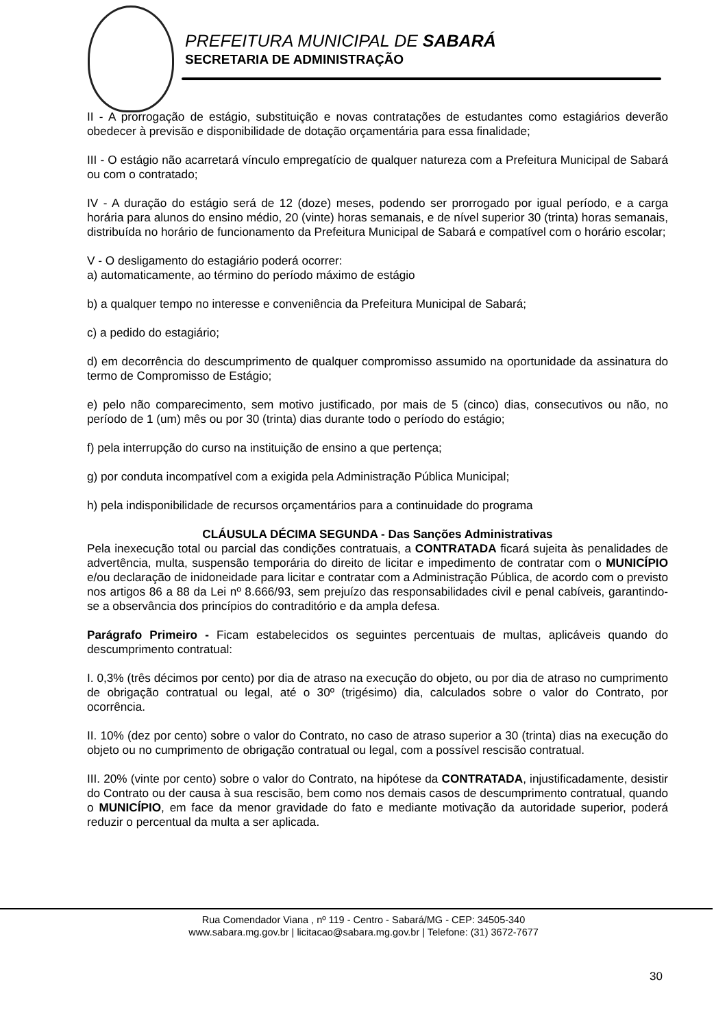PREFEITURA MUNICIPAL DE SABARÁ
SECRETARIA DE ADMINISTRAÇÃO
II - A prorrogação de estágio, substituição e novas contratações de estudantes como estagiários deverão obedecer à previsão e disponibilidade de dotação orçamentária para essa finalidade;
III - O estágio não acarretará vínculo empregatício de qualquer natureza com a Prefeitura Municipal de Sabará ou com o contratado;
IV - A duração do estágio será de 12 (doze) meses, podendo ser prorrogado por igual período, e a carga horária para alunos do ensino médio, 20 (vinte) horas semanais, e de nível superior 30 (trinta) horas semanais, distribuída no horário de funcionamento da Prefeitura Municipal de Sabará e compatível com o horário escolar;
V - O desligamento do estagiário poderá ocorrer:
a) automaticamente, ao término do período máximo de estágio
b) a qualquer tempo no interesse e conveniência da Prefeitura Municipal de Sabará;
c) a pedido do estagiário;
d) em decorrência do descumprimento de qualquer compromisso assumido na oportunidade da assinatura do termo de Compromisso de Estágio;
e) pelo não comparecimento, sem motivo justificado, por mais de 5 (cinco) dias, consecutivos ou não, no período de 1 (um) mês ou por 30 (trinta) dias durante todo o período do estágio;
f) pela interrupção do curso na instituição de ensino a que pertença;
g) por conduta incompatível com a exigida pela Administração Pública Municipal;
h) pela indisponibilidade de recursos orçamentários para a continuidade do programa
CLÁUSULA DÉCIMA SEGUNDA - Das Sanções Administrativas
Pela inexecução total ou parcial das condições contratuais, a CONTRATADA ficará sujeita às penalidades de advertência, multa, suspensão temporária do direito de licitar e impedimento de contratar com o MUNICÍPIO e/ou declaração de inidoneidade para licitar e contratar com a Administração Pública, de acordo com o previsto nos artigos 86 a 88 da Lei nº 8.666/93, sem prejuízo das responsabilidades civil e penal cabíveis, garantindo-se a observância dos princípios do contraditório e da ampla defesa.
Parágrafo Primeiro - Ficam estabelecidos os seguintes percentuais de multas, aplicáveis quando do descumprimento contratual:
I. 0,3% (três décimos por cento) por dia de atraso na execução do objeto, ou por dia de atraso no cumprimento de obrigação contratual ou legal, até o 30º (trigésimo) dia, calculados sobre o valor do Contrato, por ocorrência.
II. 10% (dez por cento) sobre o valor do Contrato, no caso de atraso superior a 30 (trinta) dias na execução do objeto ou no cumprimento de obrigação contratual ou legal, com a possível rescisão contratual.
III. 20% (vinte por cento) sobre o valor do Contrato, na hipótese da CONTRATADA, injustificadamente, desistir do Contrato ou der causa à sua rescisão, bem como nos demais casos de descumprimento contratual, quando o MUNICÍPIO, em face da menor gravidade do fato e mediante motivação da autoridade superior, poderá reduzir o percentual da multa a ser aplicada.
Rua Comendador Viana , nº 119 - Centro - Sabará/MG - CEP: 34505-340
www.sabara.mg.gov.br | licitacao@sabara.mg.gov.br | Telefone: (31) 3672-7677
30